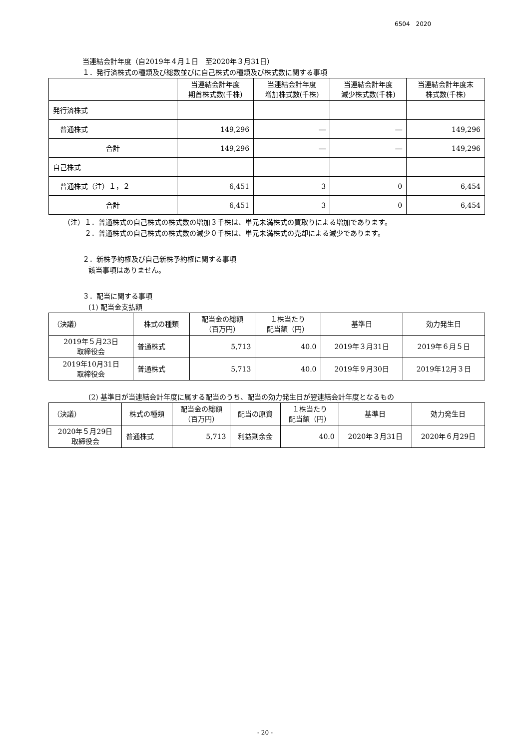6504　2020
当連結会計年度（自2019年４月１日　至2020年３月31日）
１．発行済株式の種類及び総数並びに自己株式の種類及び株式数に関する事項
| | 当連結会計年度 期首株式数(千株) | 当連結会計年度 増加株式数(千株) | 当連結会計年度 減少株式数(千株) | 当連結会計年度末 株式数(千株) |
| --- | --- | --- | --- | --- |
| 発行済株式 | | | | |
| 普通株式 | 149,296 | ― | ― | 149,296 |
| 合計 | 149,296 | ― | ― | 149,296 |
| 自己株式 | | | | |
| 普通株式（注）１，２ | 6,451 | 3 | 0 | 6,454 |
| 合計 | 6,451 | 3 | 0 | 6,454 |
（注）１．普通株式の自己株式の株式数の増加３千株は、単元未満株式の買取りによる増加であります。
２．普通株式の自己株式の株式数の減少０千株は、単元未満株式の売却による減少であります。
２．新株予約権及び自己新株予約権に関する事項
該当事項はありません。
３．配当に関する事項
(1) 配当金支払額
| （決議） | 株式の種類 | 配当金の総額 （百万円） | １株当たり 配当額（円） | 基準日 | 効力発生日 |
| --- | --- | --- | --- | --- | --- |
| 2019年５月23日 取締役会 | 普通株式 | 5,713 | 40.0 | 2019年３月31日 | 2019年６月５日 |
| 2019年10月31日 取締役会 | 普通株式 | 5,713 | 40.0 | 2019年９月30日 | 2019年12月３日 |
(2) 基準日が当連結会計年度に属する配当のうち、配当の効力発生日が翌連結会計年度となるもの
| （決議） | 株式の種類 | 配当金の総額 （百万円） | 配当の原資 | １株当たり 配当額（円） | 基準日 | 効力発生日 |
| --- | --- | --- | --- | --- | --- | --- |
| 2020年５月29日 取締役会 | 普通株式 | 5,713 | 利益剰余金 | 40.0 | 2020年３月31日 | 2020年６月29日 |
- 20 -